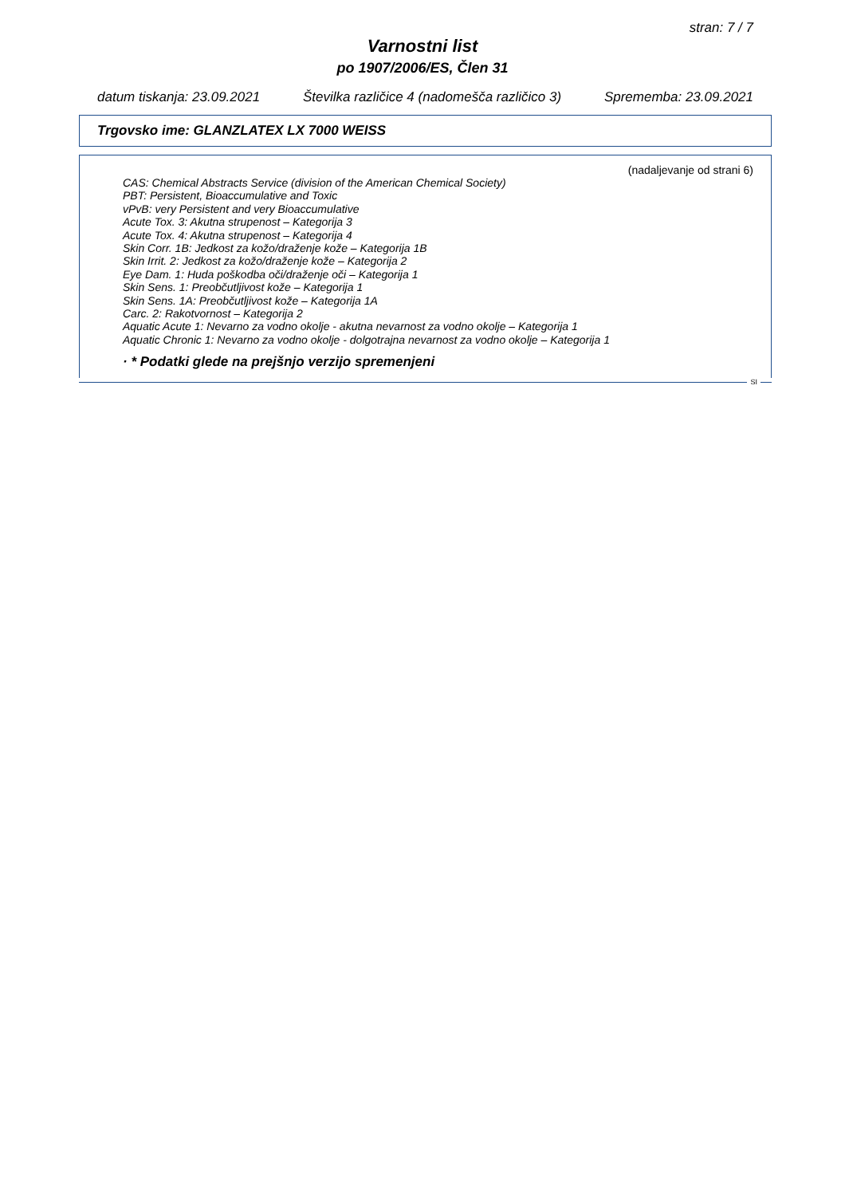stran: 7 / 7
Varnostni list
po 1907/2006/ES, Člen 31
datum tiskanja: 23.09.2021 Številka različice 4 (nadomešča različico 3) Sprememba: 23.09.2021
Trgovsko ime: GLANZLATEX LX 7000 WEISS
(nadaljevanje od strani 6)
CAS: Chemical Abstracts Service (division of the American Chemical Society)
PBT: Persistent, Bioaccumulative and Toxic
vPvB: very Persistent and very Bioaccumulative
Acute Tox. 3: Akutna strupenost – Kategorija 3
Acute Tox. 4: Akutna strupenost – Kategorija 4
Skin Corr. 1B: Jedkost za kožo/draženje kože – Kategorija 1B
Skin Irrit. 2: Jedkost za kožo/draženje kože – Kategorija 2
Eye Dam. 1: Huda poškodba oči/draženje oči – Kategorija 1
Skin Sens. 1: Preobčutljivost kože – Kategorija 1
Skin Sens. 1A: Preobčutljivost kože – Kategorija 1A
Carc. 2: Rakotvornost – Kategorija 2
Aquatic Acute 1: Nevarno za vodno okolje - akutna nevarnost za vodno okolje – Kategorija 1
Aquatic Chronic 1: Nevarno za vodno okolje - dolgotrajna nevarnost za vodno okolje – Kategorija 1
· * Podatki glede na prejšnjo verzijo spremenjeni
SI